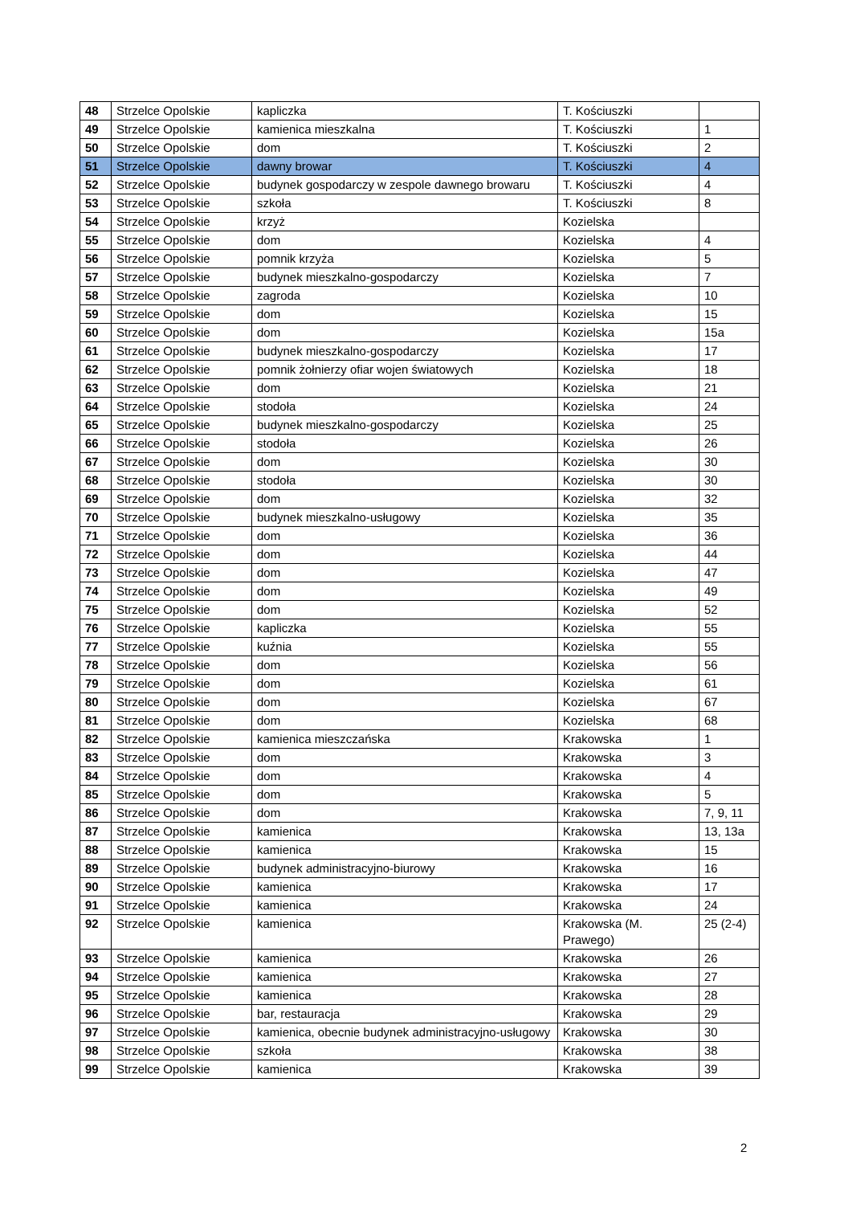| 48 | Strzelce Opolskie | kapliczka | T. Kościuszki | |
| 49 | Strzelce Opolskie | kamienica mieszkalna | T. Kościuszki | 1 |
| 50 | Strzelce Opolskie | dom | T. Kościuszki | 2 |
| 51 | Strzelce Opolskie | dawny browar | T. Kościuszki | 4 |
| 52 | Strzelce Opolskie | budynek gospodarczy w zespole dawnego browaru | T. Kościuszki | 4 |
| 53 | Strzelce Opolskie | szkoła | T. Kościuszki | 8 |
| 54 | Strzelce Opolskie | krzyż | Kozielska | |
| 55 | Strzelce Opolskie | dom | Kozielska | 4 |
| 56 | Strzelce Opolskie | pomnik krzyża | Kozielska | 5 |
| 57 | Strzelce Opolskie | budynek mieszkalno-gospodarczy | Kozielska | 7 |
| 58 | Strzelce Opolskie | zagroda | Kozielska | 10 |
| 59 | Strzelce Opolskie | dom | Kozielska | 15 |
| 60 | Strzelce Opolskie | dom | Kozielska | 15a |
| 61 | Strzelce Opolskie | budynek mieszkalno-gospodarczy | Kozielska | 17 |
| 62 | Strzelce Opolskie | pomnik żołnierzy ofiar wojen światowych | Kozielska | 18 |
| 63 | Strzelce Opolskie | dom | Kozielska | 21 |
| 64 | Strzelce Opolskie | stodoła | Kozielska | 24 |
| 65 | Strzelce Opolskie | budynek mieszkalno-gospodarczy | Kozielska | 25 |
| 66 | Strzelce Opolskie | stodoła | Kozielska | 26 |
| 67 | Strzelce Opolskie | dom | Kozielska | 30 |
| 68 | Strzelce Opolskie | stodoła | Kozielska | 30 |
| 69 | Strzelce Opolskie | dom | Kozielska | 32 |
| 70 | Strzelce Opolskie | budynek mieszkalno-usługowy | Kozielska | 35 |
| 71 | Strzelce Opolskie | dom | Kozielska | 36 |
| 72 | Strzelce Opolskie | dom | Kozielska | 44 |
| 73 | Strzelce Opolskie | dom | Kozielska | 47 |
| 74 | Strzelce Opolskie | dom | Kozielska | 49 |
| 75 | Strzelce Opolskie | dom | Kozielska | 52 |
| 76 | Strzelce Opolskie | kapliczka | Kozielska | 55 |
| 77 | Strzelce Opolskie | kuźnia | Kozielska | 55 |
| 78 | Strzelce Opolskie | dom | Kozielska | 56 |
| 79 | Strzelce Opolskie | dom | Kozielska | 61 |
| 80 | Strzelce Opolskie | dom | Kozielska | 67 |
| 81 | Strzelce Opolskie | dom | Kozielska | 68 |
| 82 | Strzelce Opolskie | kamienica mieszczańska | Krakowska | 1 |
| 83 | Strzelce Opolskie | dom | Krakowska | 3 |
| 84 | Strzelce Opolskie | dom | Krakowska | 4 |
| 85 | Strzelce Opolskie | dom | Krakowska | 5 |
| 86 | Strzelce Opolskie | dom | Krakowska | 7, 9, 11 |
| 87 | Strzelce Opolskie | kamienica | Krakowska | 13, 13a |
| 88 | Strzelce Opolskie | kamienica | Krakowska | 15 |
| 89 | Strzelce Opolskie | budynek administracyjno-biurowy | Krakowska | 16 |
| 90 | Strzelce Opolskie | kamienica | Krakowska | 17 |
| 91 | Strzelce Opolskie | kamienica | Krakowska | 24 |
| 92 | Strzelce Opolskie | kamienica | Krakowska (M. Prawego) | 25 (2-4) |
| 93 | Strzelce Opolskie | kamienica | Krakowska | 26 |
| 94 | Strzelce Opolskie | kamienica | Krakowska | 27 |
| 95 | Strzelce Opolskie | kamienica | Krakowska | 28 |
| 96 | Strzelce Opolskie | bar, restauracja | Krakowska | 29 |
| 97 | Strzelce Opolskie | kamienica, obecnie budynek administracyjno-usługowy | Krakowska | 30 |
| 98 | Strzelce Opolskie | szkoła | Krakowska | 38 |
| 99 | Strzelce Opolskie | kamienica | Krakowska | 39 |
2